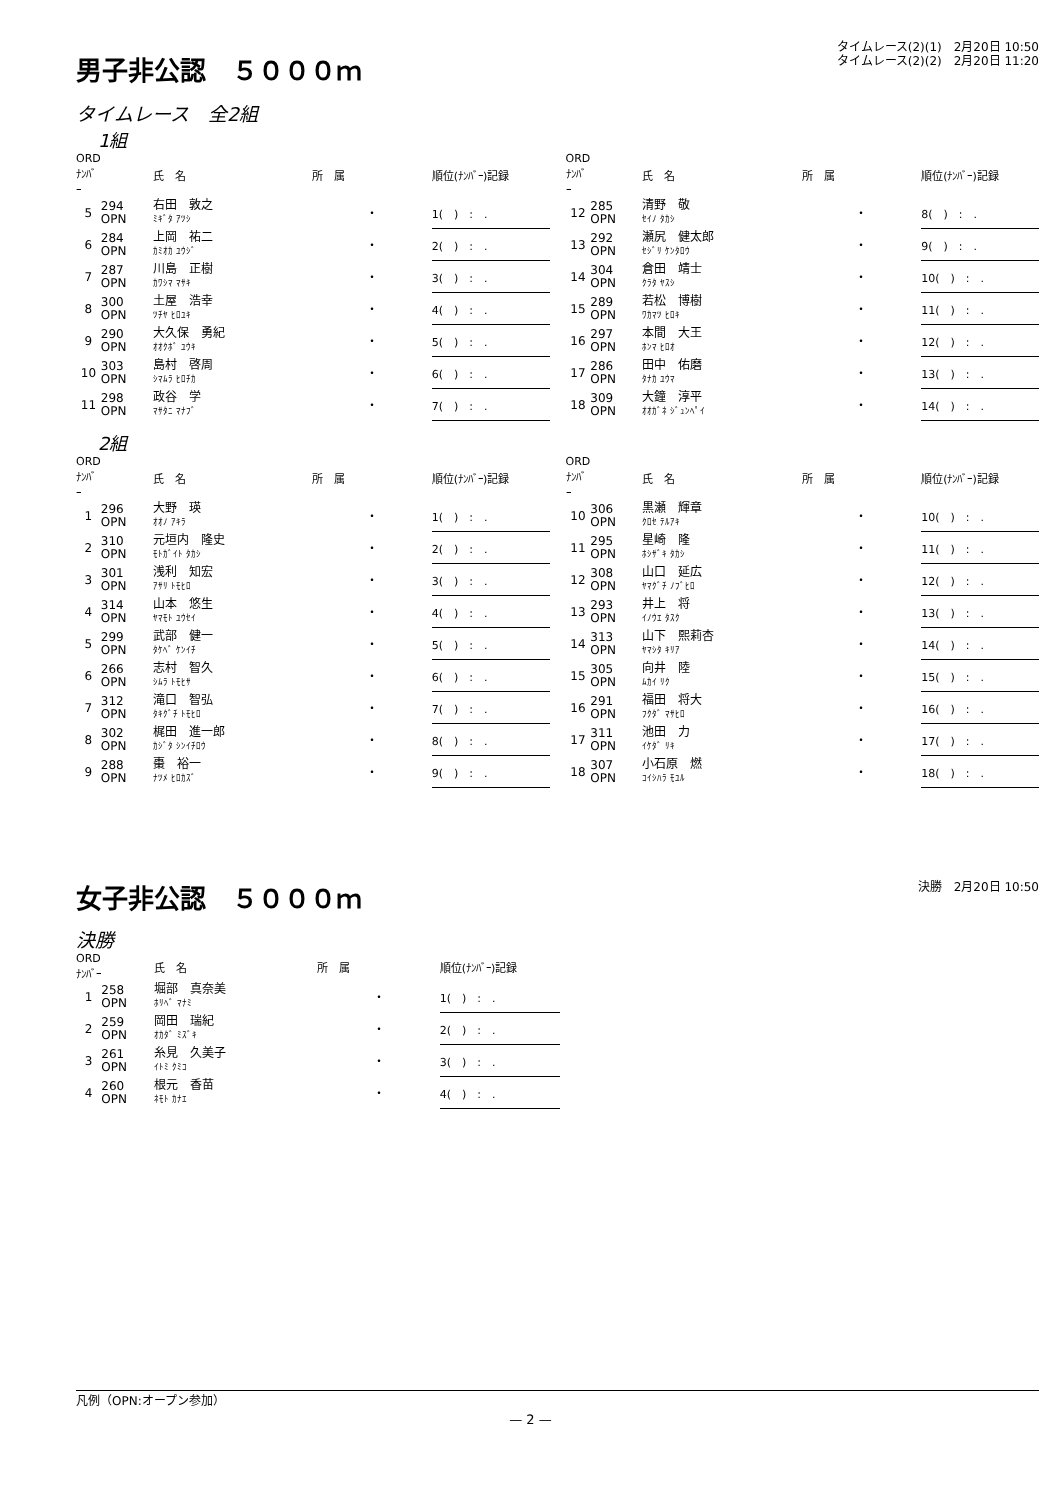男子非公認　５０００ｍ
タイムレース(2)(1)　2月20日 10:50
タイムレース(2)(2)　2月20日 11:20
タイムレース　全2組
1組
| ORD ﾅﾝﾊﾞｰ | | 氏 名 | 所 属 | 順位(ﾅﾝﾊﾞｰ)記録 |
| --- | --- | --- | --- | --- |
| 5 | 294 OPN | 右田 敦之 ﾐｷﾞﾀ ｱﾂｼ | ・ | 1( ) : . |
| 6 | 284 OPN | 上岡 祐二 ｶﾐｵｶ ﾕｳｼﾞ | ・ | 2( ) : . |
| 7 | 287 OPN | 川島 正樹 ｶﾜｼﾏ ﾏｻｷ | ・ | 3( ) : . |
| 8 | 300 OPN | 土屋 浩幸 ﾂﾁﾔ ﾋﾛﾕｷ | ・ | 4( ) : . |
| 9 | 290 OPN | 大久保 勇紀 ｵｵｸﾎﾞ ﾕｳｷ | ・ | 5( ) : . |
| 10 | 303 OPN | 島村 啓周 ｼﾏﾑﾗ ﾋﾛﾁｶ | ・ | 6( ) : . |
| 11 | 298 OPN | 政谷 学 ﾏｻﾀﾆ ﾏﾅﾌﾞ | ・ | 7( ) : . |
| ORD ﾅﾝﾊﾞｰ | | 氏 名 | 所 属 | 順位(ﾅﾝﾊﾞｰ)記録 |
| --- | --- | --- | --- | --- |
| 12 | 285 OPN | 清野 敬 ｾｲﾉ ﾀｶｼ | ・ | 8( ) : . |
| 13 | 292 OPN | 瀬尻 健太郎 ｾｼﾞﾘ ｹﾝﾀﾛｳ | ・ | 9( ) : . |
| 14 | 304 OPN | 倉田 靖士 ｸﾗﾀ ﾔｽｼ | ・ | 10( ) : . |
| 15 | 289 OPN | 若松 博樹 ﾜｶﾏﾂ ﾋﾛｷ | ・ | 11( ) : . |
| 16 | 297 OPN | 本間 大王 ﾎﾝﾏ ﾋﾛｵ | ・ | 12( ) : . |
| 17 | 286 OPN | 田中 佑磨 ﾀﾅｶ ﾕｳﾏ | ・ | 13( ) : . |
| 18 | 309 OPN | 大鐘 淳平 ｵｵｶﾞﾈ ｼﾞｭﾝﾍﾟｲ | ・ | 14( ) : . |
2組
| ORD ﾅﾝﾊﾞｰ | | 氏 名 | 所 属 | 順位(ﾅﾝﾊﾞｰ)記録 |
| --- | --- | --- | --- | --- |
| 1 | 296 OPN | 大野 瑛 ｵｵﾉ ｱｷﾗ | ・ | 1( ) : . |
| 2 | 310 OPN | 元垣内 隆史 ﾓﾄｶﾞｲﾄ ﾀｶｼ | ・ | 2( ) : . |
| 3 | 301 OPN | 浅利 知宏 ｱｻﾘ ﾄﾓﾋﾛ | ・ | 3( ) : . |
| 4 | 314 OPN | 山本 悠生 ﾔﾏﾓﾄ ﾕｳｾｲ | ・ | 4( ) : . |
| 5 | 299 OPN | 武部 健一 ﾀｹﾍﾞ ｹﾝｲﾁ | ・ | 5( ) : . |
| 6 | 266 OPN | 志村 智久 ｼﾑﾗ ﾄﾓﾋｻ | ・ | 6( ) : . |
| 7 | 312 OPN | 滝口 智弘 ﾀｷｸﾞﾁ ﾄﾓﾋﾛ | ・ | 7( ) : . |
| 8 | 302 OPN | 梶田 進一郎 ｶｼﾞﾀ ｼﾝｲﾁﾛｳ | ・ | 8( ) : . |
| 9 | 288 OPN | 棗 裕一 ﾅﾂﾒ ﾋﾛｶｽﾞ | ・ | 9( ) : . |
| ORD ﾅﾝﾊﾞｰ | | 氏 名 | 所 属 | 順位(ﾅﾝﾊﾞｰ)記録 |
| --- | --- | --- | --- | --- |
| 10 | 306 OPN | 黒瀬 輝章 ｸﾛｾ ﾃﾙｱｷ | ・ | 10( ) : . |
| 11 | 295 OPN | 星崎 隆 ﾎｼｻﾞｷ ﾀｶｼ | ・ | 11( ) : . |
| 12 | 308 OPN | 山口 延広 ﾔﾏｸﾞﾁ ﾉﾌﾞﾋﾛ | ・ | 12( ) : . |
| 13 | 293 OPN | 井上 将 ｲﾉｳｴ ﾀｽｸ | ・ | 13( ) : . |
| 14 | 313 OPN | 山下 熙莉杏 ﾔﾏｼﾀ ｷﾘｱ | ・ | 14( ) : . |
| 15 | 305 OPN | 向井 陸 ﾑｶｲ ﾘｸ | ・ | 15( ) : . |
| 16 | 291 OPN | 福田 将大 ﾌｸﾀﾞ ﾏｻﾋﾛ | ・ | 16( ) : . |
| 17 | 311 OPN | 池田 力 ｲｹﾀﾞ ﾘｷ | ・ | 17( ) : . |
| 18 | 307 OPN | 小石原 燃 ｺｲｼﾊﾗ ﾓﾕﾙ | ・ | 18( ) : . |
女子非公認　５０００ｍ
決勝　2月20日 10:50
決勝
| ORD ﾅﾝﾊﾞｰ | | 氏 名 | 所 属 | 順位(ﾅﾝﾊﾞｰ)記録 |
| --- | --- | --- | --- | --- |
| 1 | 258 OPN | 堀部 真奈美 ﾎﾘﾍﾞ ﾏﾅﾐ | ・ | 1( ) : . |
| 2 | 259 OPN | 岡田 瑞紀 ｵｶﾀﾞ ﾐｽﾞｷ | ・ | 2( ) : . |
| 3 | 261 OPN | 糸見 久美子 ｲﾄﾐ ｸﾐｺ | ・ | 3( ) : . |
| 4 | 260 OPN | 根元 香苗 ﾈﾓﾄ ｶﾅｴ | ・ | 4( ) : . |
凡例（OPN:オープン参加）
— 2 —